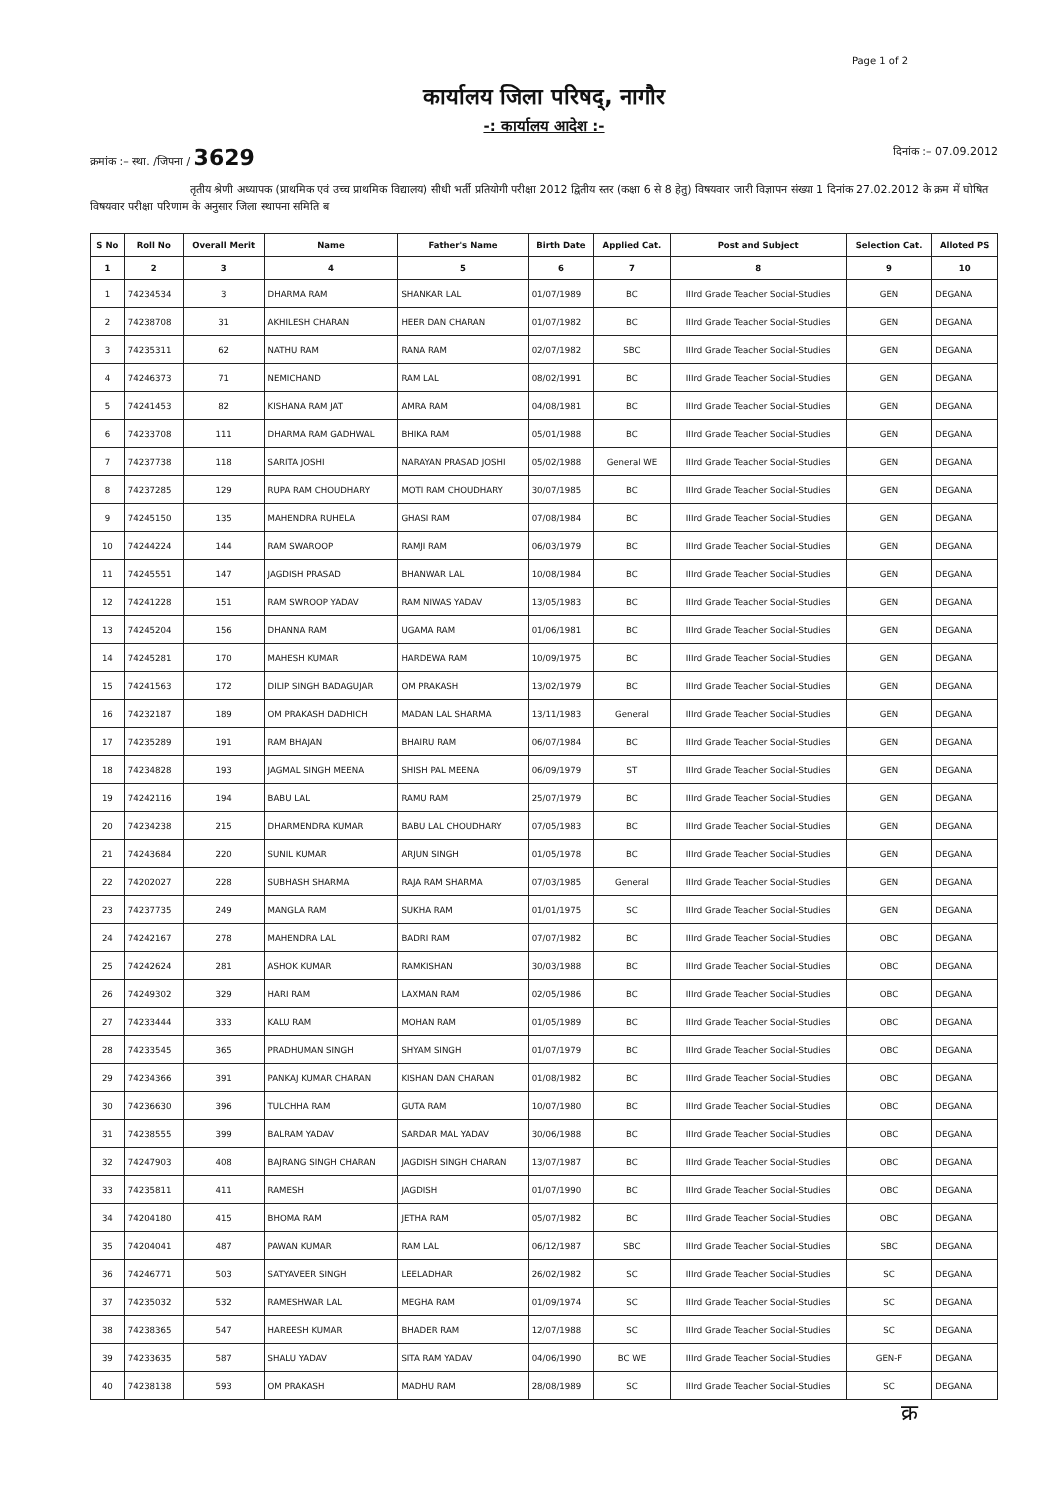Page 1 of 2
कार्यालय जिला परिषद्, नागौर
-: कार्यालय आदेश :-
क्रमांक :– स्था. /जिपना / 3629 दिनांक :– 07.09.2012
तृतीय श्रेणी अध्यापक (प्राथमिक एवं उच्च प्राथमिक विद्यालय) सीधी भर्ती प्रतियोगी परीक्षा 2012 द्वितीय स्तर (कक्षा 6 से 8 हेतु) विषयवार जारी विज्ञापन संख्या 1 दिनांक 27.02.2012 के क्रम में घोषित विषयवार परीक्षा परिणाम के अनुसार जिला स्थापना समिति ब
| S No | Roll No | Overall Merit | Name | Father's Name | Birth Date | Applied Cat. | Post and Subject | Selection Cat. | Alloted PS |
| --- | --- | --- | --- | --- | --- | --- | --- | --- | --- |
| 1 | 2 | 3 | 4 | 5 | 6 | 7 | 8 | 9 | 10 |
| 1 | 74234534 | 3 | DHARMA RAM | SHANKAR LAL | 01/07/1989 | BC | IIIrd Grade Teacher Social-Studies | GEN | DEGANA |
| 2 | 74238708 | 31 | AKHILESH CHARAN | HEER DAN CHARAN | 01/07/1982 | BC | IIIrd Grade Teacher Social-Studies | GEN | DEGANA |
| 3 | 74235311 | 62 | NATHU RAM | RANA RAM | 02/07/1982 | SBC | IIIrd Grade Teacher Social-Studies | GEN | DEGANA |
| 4 | 74246373 | 71 | NEMICHAND | RAM LAL | 08/02/1991 | BC | IIIrd Grade Teacher Social-Studies | GEN | DEGANA |
| 5 | 74241453 | 82 | KISHANA RAM JAT | AMRA RAM | 04/08/1981 | BC | IIIrd Grade Teacher Social-Studies | GEN | DEGANA |
| 6 | 74233708 | 111 | DHARMA RAM GADHWAL | BHIKA RAM | 05/01/1988 | BC | IIIrd Grade Teacher Social-Studies | GEN | DEGANA |
| 7 | 74237738 | 118 | SARITA JOSHI | NARAYAN PRASAD JOSHI | 05/02/1988 | General WE | IIIrd Grade Teacher Social-Studies | GEN | DEGANA |
| 8 | 74237285 | 129 | RUPA RAM CHOUDHARY | MOTI RAM CHOUDHARY | 30/07/1985 | BC | IIIrd Grade Teacher Social-Studies | GEN | DEGANA |
| 9 | 74245150 | 135 | MAHENDRA RUHELA | GHASI RAM | 07/08/1984 | BC | IIIrd Grade Teacher Social-Studies | GEN | DEGANA |
| 10 | 74244224 | 144 | RAM SWAROOP | RAMJI RAM | 06/03/1979 | BC | IIIrd Grade Teacher Social-Studies | GEN | DEGANA |
| 11 | 74245551 | 147 | JAGDISH PRASAD | BHANWAR LAL | 10/08/1984 | BC | IIIrd Grade Teacher Social-Studies | GEN | DEGANA |
| 12 | 74241228 | 151 | RAM SWROOP YADAV | RAM NIWAS YADAV | 13/05/1983 | BC | IIIrd Grade Teacher Social-Studies | GEN | DEGANA |
| 13 | 74245204 | 156 | DHANNA RAM | UGAMA RAM | 01/06/1981 | BC | IIIrd Grade Teacher Social-Studies | GEN | DEGANA |
| 14 | 74245281 | 170 | MAHESH KUMAR | HARDEWA RAM | 10/09/1975 | BC | IIIrd Grade Teacher Social-Studies | GEN | DEGANA |
| 15 | 74241563 | 172 | DILIP SINGH BADAGUJAR | OM PRAKASH | 13/02/1979 | BC | IIIrd Grade Teacher Social-Studies | GEN | DEGANA |
| 16 | 74232187 | 189 | OM PRAKASH DADHICH | MADAN LAL SHARMA | 13/11/1983 | General | IIIrd Grade Teacher Social-Studies | GEN | DEGANA |
| 17 | 74235289 | 191 | RAM BHAJAN | BHAIRU RAM | 06/07/1984 | BC | IIIrd Grade Teacher Social-Studies | GEN | DEGANA |
| 18 | 74234828 | 193 | JAGMAL SINGH MEENA | SHISH PAL MEENA | 06/09/1979 | ST | IIIrd Grade Teacher Social-Studies | GEN | DEGANA |
| 19 | 74242116 | 194 | BABU LAL | RAMU RAM | 25/07/1979 | BC | IIIrd Grade Teacher Social-Studies | GEN | DEGANA |
| 20 | 74234238 | 215 | DHARMENDRA KUMAR | BABU LAL CHOUDHARY | 07/05/1983 | BC | IIIrd Grade Teacher Social-Studies | GEN | DEGANA |
| 21 | 74243684 | 220 | SUNIL KUMAR | ARJUN SINGH | 01/05/1978 | BC | IIIrd Grade Teacher Social-Studies | GEN | DEGANA |
| 22 | 74202027 | 228 | SUBHASH SHARMA | RAJA RAM SHARMA | 07/03/1985 | General | IIIrd Grade Teacher Social-Studies | GEN | DEGANA |
| 23 | 74237735 | 249 | MANGLA RAM | SUKHA RAM | 01/01/1975 | SC | IIIrd Grade Teacher Social-Studies | GEN | DEGANA |
| 24 | 74242167 | 278 | MAHENDRA LAL | BADRI RAM | 07/07/1982 | BC | IIIrd Grade Teacher Social-Studies | OBC | DEGANA |
| 25 | 74242624 | 281 | ASHOK KUMAR | RAMKISHAN | 30/03/1988 | BC | IIIrd Grade Teacher Social-Studies | OBC | DEGANA |
| 26 | 74249302 | 329 | HARI RAM | LAXMAN RAM | 02/05/1986 | BC | IIIrd Grade Teacher Social-Studies | OBC | DEGANA |
| 27 | 74233444 | 333 | KALU RAM | MOHAN RAM | 01/05/1989 | BC | IIIrd Grade Teacher Social-Studies | OBC | DEGANA |
| 28 | 74233545 | 365 | PRADHUMAN SINGH | SHYAM SINGH | 01/07/1979 | BC | IIIrd Grade Teacher Social-Studies | OBC | DEGANA |
| 29 | 74234366 | 391 | PANKAJ KUMAR CHARAN | KISHAN DAN CHARAN | 01/08/1982 | BC | IIIrd Grade Teacher Social-Studies | OBC | DEGANA |
| 30 | 74236630 | 396 | TULCHHA RAM | GUTA RAM | 10/07/1980 | BC | IIIrd Grade Teacher Social-Studies | OBC | DEGANA |
| 31 | 74238555 | 399 | BALRAM YADAV | SARDAR MAL YADAV | 30/06/1988 | BC | IIIrd Grade Teacher Social-Studies | OBC | DEGANA |
| 32 | 74247903 | 408 | BAJRANG SINGH CHARAN | JAGDISH SINGH CHARAN | 13/07/1987 | BC | IIIrd Grade Teacher Social-Studies | OBC | DEGANA |
| 33 | 74235811 | 411 | RAMESH | JAGDISH | 01/07/1990 | BC | IIIrd Grade Teacher Social-Studies | OBC | DEGANA |
| 34 | 74204180 | 415 | BHOMA RAM | JETHA RAM | 05/07/1982 | BC | IIIrd Grade Teacher Social-Studies | OBC | DEGANA |
| 35 | 74204041 | 487 | PAWAN KUMAR | RAM LAL | 06/12/1987 | SBC | IIIrd Grade Teacher Social-Studies | SBC | DEGANA |
| 36 | 74246771 | 503 | SATYAVEER SINGH | LEELADHAR | 26/02/1982 | SC | IIIrd Grade Teacher Social-Studies | SC | DEGANA |
| 37 | 74235032 | 532 | RAMESHWAR LAL | MEGHA RAM | 01/09/1974 | SC | IIIrd Grade Teacher Social-Studies | SC | DEGANA |
| 38 | 74238365 | 547 | HAREESH KUMAR | BHADER RAM | 12/07/1988 | SC | IIIrd Grade Teacher Social-Studies | SC | DEGANA |
| 39 | 74233635 | 587 | SHALU YADAV | SITA RAM YADAV | 04/06/1990 | BC WE | IIIrd Grade Teacher Social-Studies | GEN-F | DEGANA |
| 40 | 74238138 | 593 | OM PRAKASH | MADHU RAM | 28/08/1989 | SC | IIIrd Grade Teacher Social-Studies | SC | DEGANA |
क्र